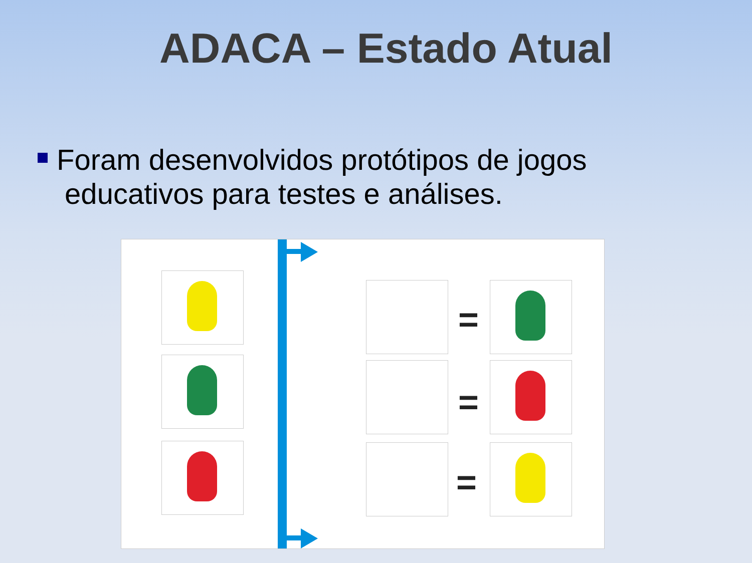ADACA – Estado Atual
Foram desenvolvidos protótipos de jogos
educativos para testes e análises.
=
=
=